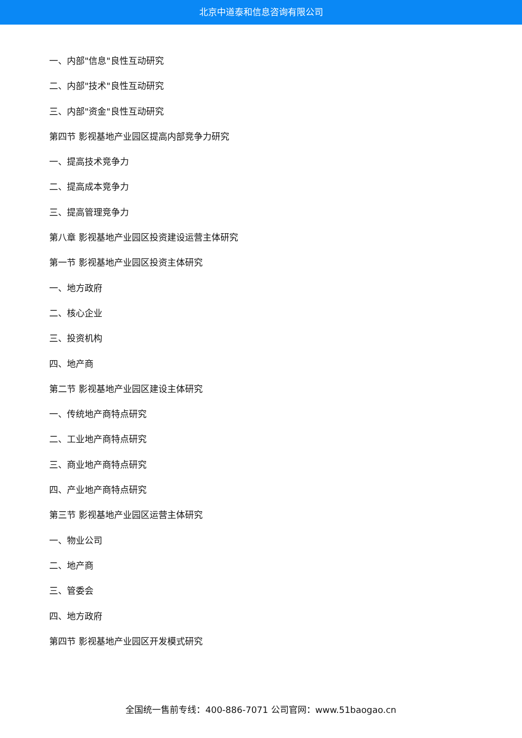北京中道泰和信息咨询有限公司
一、内部"信息"良性互动研究
二、内部"技术"良性互动研究
三、内部"资金"良性互动研究
第四节 影视基地产业园区提高内部竞争力研究
一、提高技术竞争力
二、提高成本竞争力
三、提高管理竞争力
第八章 影视基地产业园区投资建设运营主体研究
第一节 影视基地产业园区投资主体研究
一、地方政府
二、核心企业
三、投资机构
四、地产商
第二节 影视基地产业园区建设主体研究
一、传统地产商特点研究
二、工业地产商特点研究
三、商业地产商特点研究
四、产业地产商特点研究
第三节 影视基地产业园区运营主体研究
一、物业公司
二、地产商
三、管委会
四、地方政府
第四节 影视基地产业园区开发模式研究
全国统一售前专线：400-886-7071 公司官网：www.51baogao.cn